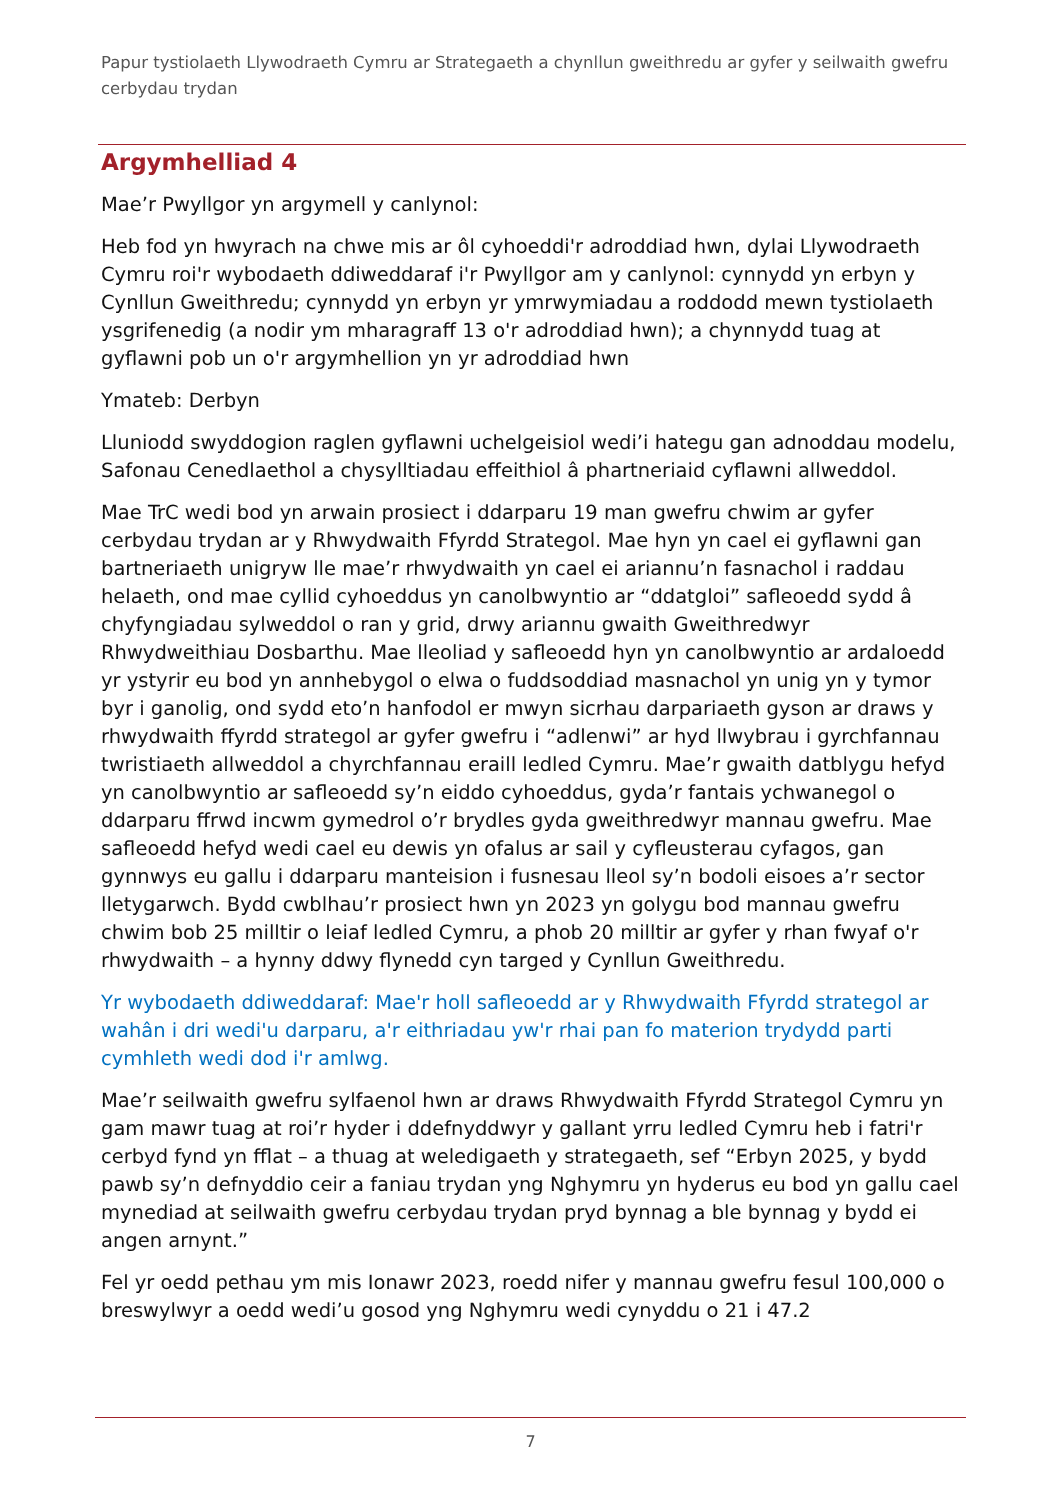Papur tystiolaeth Llywodraeth Cymru ar Strategaeth a chynllun gweithredu ar gyfer y seilwaith gwefru cerbydau trydan
Argymhelliad 4
Mae’r Pwyllgor yn argymell y canlynol:
Heb fod yn hwyrach na chwe mis ar ôl cyhoeddi'r adroddiad hwn, dylai Llywodraeth Cymru roi'r wybodaeth ddiweddaraf i'r Pwyllgor am y canlynol: cynnydd yn erbyn y Cynllun Gweithredu; cynnydd yn erbyn yr ymrwymiadau a roddodd mewn tystiolaeth ysgrifenedig (a nodir ym mharagraff 13 o'r adroddiad hwn); a chynnydd tuag at gyflawni pob un o'r argymhellion yn yr adroddiad hwn
Ymateb: Derbyn
Lluniodd swyddogion raglen gyflawni uchelgeisiol wedi’i hategu gan adnoddau modelu, Safonau Cenedlaethol a chysylltiadau effeithiol â phartneriaid cyflawni allweddol.
Mae TrC wedi bod yn arwain prosiect i ddarparu 19 man gwefru chwim ar gyfer cerbydau trydan ar y Rhwydwaith Ffyrdd Strategol. Mae hyn yn cael ei gyflawni gan bartneriaeth unigryw lle mae’r rhwydwaith yn cael ei ariannu’n fasnachol i raddau helaeth, ond mae cyllid cyhoeddus yn canolbwyntio ar “ddatgloi” safleoedd sydd â chyfyngiadau sylweddol o ran y grid, drwy ariannu gwaith Gweithredwyr Rhwydweithiau Dosbarthu. Mae lleoliad y safleoedd hyn yn canolbwyntio ar ardaloedd yr ystyrir eu bod yn annhebygol o elwa o fuddsoddiad masnachol yn unig yn y tymor byr i ganolig, ond sydd eto’n hanfodol er mwyn sicrhau darpariaeth gyson ar draws y rhwydwaith ffyrdd strategol ar gyfer gwefru i “adlenwi” ar hyd llwybrau i gyrchfannau twristiaeth allweddol a chyrchfannau eraill ledled Cymru. Mae’r gwaith datblygu hefyd yn canolbwyntio ar safleoedd sy’n eiddo cyhoeddus, gyda’r fantais ychwanegol o ddarparu ffrwd incwm gymedrol o’r brydles gyda gweithredwyr mannau gwefru. Mae safleoedd hefyd wedi cael eu dewis yn ofalus ar sail y cyfleusterau cyfagos, gan gynnwys eu gallu i ddarparu manteision i fusnesau lleol sy’n bodoli eisoes a’r sector lletygarwch. Bydd cwblhau’r prosiect hwn yn 2023 yn golygu bod mannau gwefru chwim bob 25 milltir o leiaf ledled Cymru, a phob 20 milltir ar gyfer y rhan fwyaf o'r rhwydwaith – a hynny ddwy flynedd cyn targed y Cynllun Gweithredu.
Yr wybodaeth ddiweddaraf: Mae'r holl safleoedd ar y Rhwydwaith Ffyrdd strategol ar wahân i dri wedi'u darparu, a'r eithriadau yw'r rhai pan fo materion trydydd parti cymhleth wedi dod i'r amlwg.
Mae’r seilwaith gwefru sylfaenol hwn ar draws Rhwydwaith Ffyrdd Strategol Cymru yn gam mawr tuag at roi’r hyder i ddefnyddwyr y gallant yrru ledled Cymru heb i fatri'r cerbyd fynd yn fflat – a thuag at weledigaeth y strategaeth, sef “Erbyn 2025, y bydd pawb sy’n defnyddio ceir a faniau trydan yng Nghymru yn hyderus eu bod yn gallu cael mynediad at seilwaith gwefru cerbydau trydan pryd bynnag a ble bynnag y bydd ei angen arnynt.”
Fel yr oedd pethau ym mis Ionawr 2023, roedd nifer y mannau gwefru fesul 100,000 o breswylwyr a oedd wedi’u gosod yng Nghymru wedi cynyddu o 21 i 47.2
7